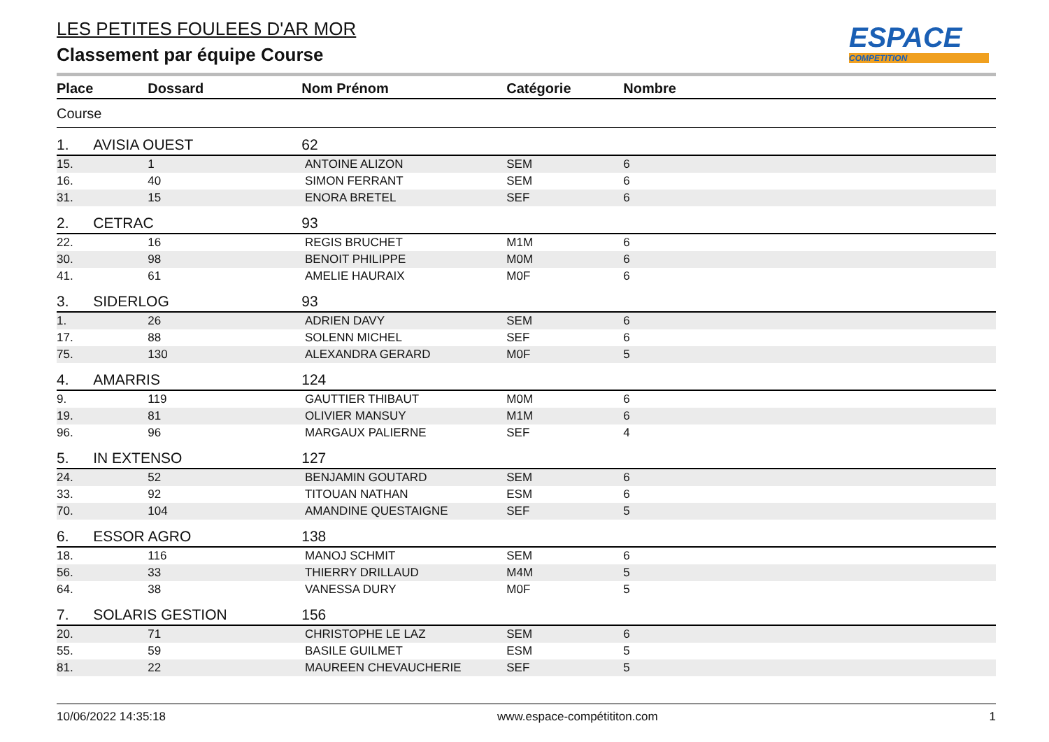ESPACE
COMPETITION
LES PETITES FOULEES D'AR MOR
Classement par équipe Course
| Place | Dossard | Nom Prénom | Catégorie | Nombre |
| --- | --- | --- | --- | --- |
| Course | | | | |
| 1. | AVISIA OUEST | 62 | | |
| 15. | 1 | ANTOINE ALIZON | SEM | 6 |
| 16. | 40 | SIMON FERRANT | SEM | 6 |
| 31. | 15 | ENORA BRETEL | SEF | 6 |
| 2. | CETRAC | 93 | | |
| 22. | 16 | REGIS BRUCHET | M1M | 6 |
| 30. | 98 | BENOIT PHILIPPE | M0M | 6 |
| 41. | 61 | AMELIE HAURAIX | M0F | 6 |
| 3. | SIDERLOG | 93 | | |
| 1. | 26 | ADRIEN DAVY | SEM | 6 |
| 17. | 88 | SOLENN MICHEL | SEF | 6 |
| 75. | 130 | ALEXANDRA GERARD | M0F | 5 |
| 4. | AMARRIS | 124 | | |
| 9. | 119 | GAUTTIER THIBAUT | M0M | 6 |
| 19. | 81 | OLIVIER MANSUY | M1M | 6 |
| 96. | 96 | MARGAUX PALIERNE | SEF | 4 |
| 5. | IN EXTENSO | 127 | | |
| 24. | 52 | BENJAMIN GOUTARD | SEM | 6 |
| 33. | 92 | TITOUAN NATHAN | ESM | 6 |
| 70. | 104 | AMANDINE QUESTAIGNE | SEF | 5 |
| 6. | ESSOR AGRO | 138 | | |
| 18. | 116 | MANOJ SCHMIT | SEM | 6 |
| 56. | 33 | THIERRY DRILLAUD | M4M | 5 |
| 64. | 38 | VANESSA DURY | M0F | 5 |
| 7. | SOLARIS GESTION | 156 | | |
| 20. | 71 | CHRISTOPHE LE LAZ | SEM | 6 |
| 55. | 59 | BASILE GUILMET | ESM | 5 |
| 81. | 22 | MAUREEN CHEVAUCHERIE | SEF | 5 |
10/06/2022 14:35:18 www.espace-compétititon.com 1